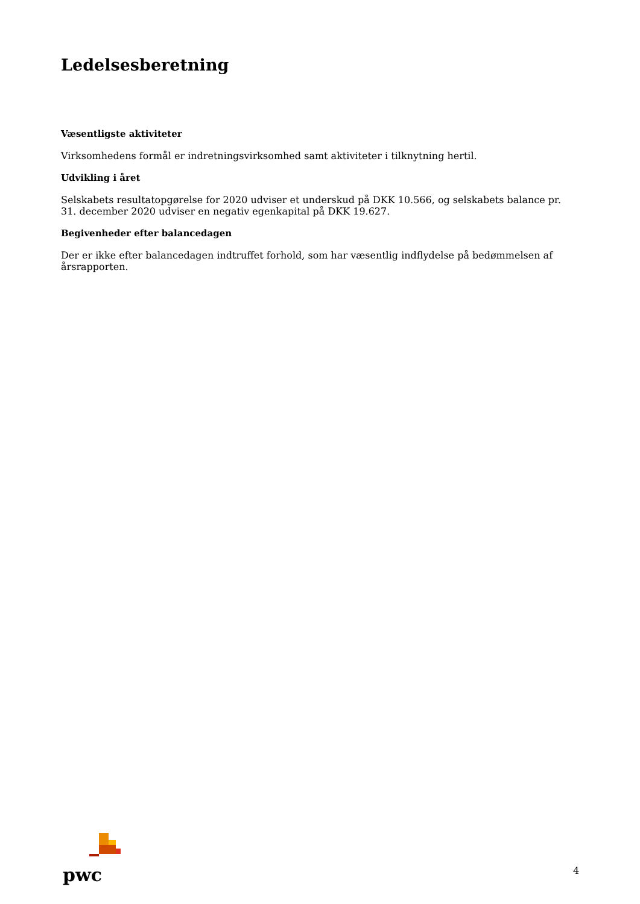Ledelsesberetning
Væsentligste aktiviteter
Virksomhedens formål er indretningsvirksomhed samt aktiviteter i tilknytning hertil.
Udvikling i året
Selskabets resultatopgørelse for 2020 udviser et underskud på DKK 10.566, og selskabets balance pr. 31. december 2020 udviser en negativ egenkapital på DKK 19.627.
Begivenheder efter balancedagen
Der er ikke efter balancedagen indtruffet forhold, som har væsentlig indflydelse på bedømmelsen af årsrapporten.
pwc
4